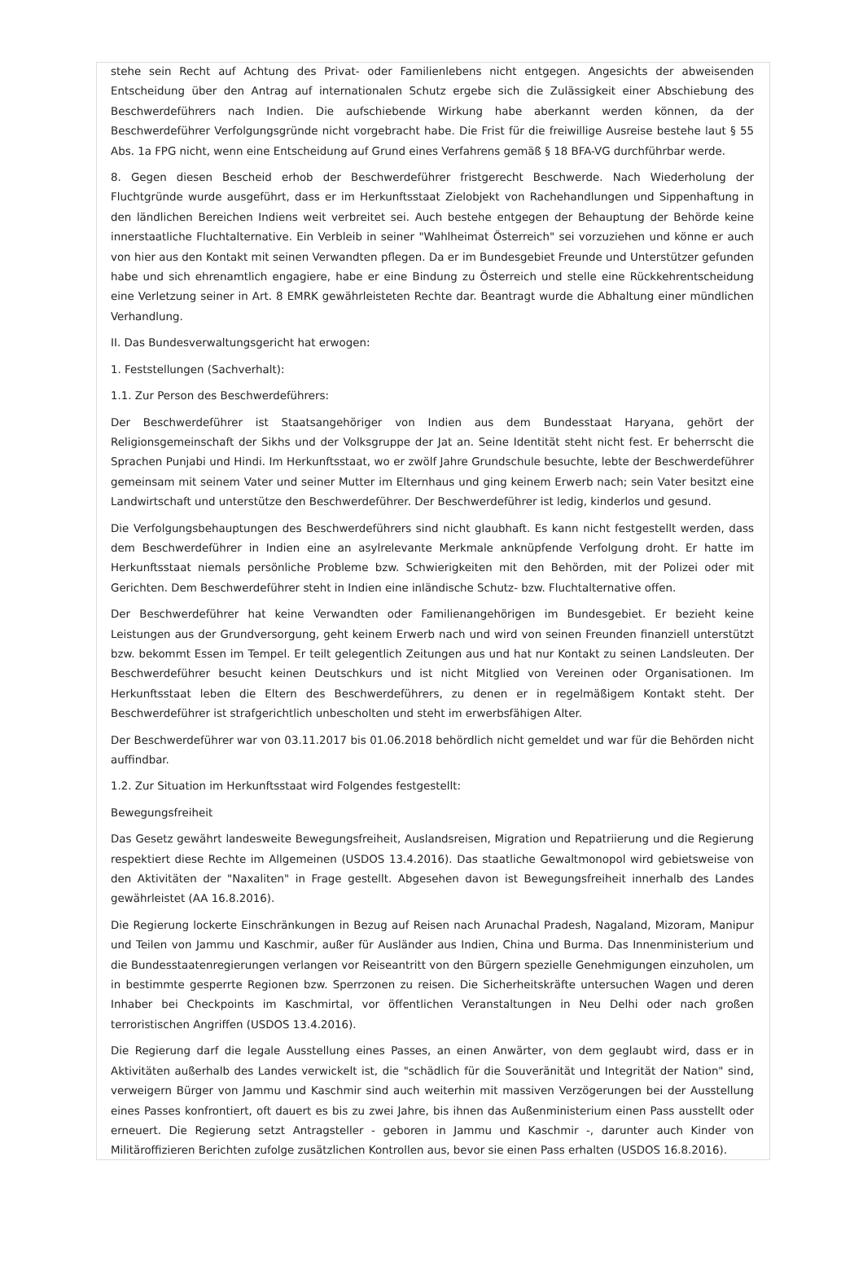stehe sein Recht auf Achtung des Privat- oder Familienlebens nicht entgegen. Angesichts der abweisenden Entscheidung über den Antrag auf internationalen Schutz ergebe sich die Zulässigkeit einer Abschiebung des Beschwerdeführers nach Indien. Die aufschiebende Wirkung habe aberkannt werden können, da der Beschwerdeführer Verfolgungsgründe nicht vorgebracht habe. Die Frist für die freiwillige Ausreise bestehe laut § 55 Abs. 1a FPG nicht, wenn eine Entscheidung auf Grund eines Verfahrens gemäß § 18 BFA-VG durchführbar werde.
8. Gegen diesen Bescheid erhob der Beschwerdeführer fristgerecht Beschwerde. Nach Wiederholung der Fluchtgründe wurde ausgeführt, dass er im Herkunftsstaat Zielobjekt von Rachehandlungen und Sippenhaftung in den ländlichen Bereichen Indiens weit verbreitet sei. Auch bestehe entgegen der Behauptung der Behörde keine innerstaatliche Fluchtalternative. Ein Verbleib in seiner "Wahlheimat Österreich" sei vorzuziehen und könne er auch von hier aus den Kontakt mit seinen Verwandten pflegen. Da er im Bundesgebiet Freunde und Unterstützer gefunden habe und sich ehrenamtlich engagiere, habe er eine Bindung zu Österreich und stelle eine Rückkehrentscheidung eine Verletzung seiner in Art. 8 EMRK gewährleisteten Rechte dar. Beantragt wurde die Abhaltung einer mündlichen Verhandlung.
II. Das Bundesverwaltungsgericht hat erwogen:
1. Feststellungen (Sachverhalt):
1.1. Zur Person des Beschwerdeführers:
Der Beschwerdeführer ist Staatsangehöriger von Indien aus dem Bundesstaat Haryana, gehört der Religionsgemeinschaft der Sikhs und der Volksgruppe der Jat an. Seine Identität steht nicht fest. Er beherrscht die Sprachen Punjabi und Hindi. Im Herkunftsstaat, wo er zwölf Jahre Grundschule besuchte, lebte der Beschwerdeführer gemeinsam mit seinem Vater und seiner Mutter im Elternhaus und ging keinem Erwerb nach; sein Vater besitzt eine Landwirtschaft und unterstütze den Beschwerdeführer. Der Beschwerdeführer ist ledig, kinderlos und gesund.
Die Verfolgungsbehauptungen des Beschwerdeführers sind nicht glaubhaft. Es kann nicht festgestellt werden, dass dem Beschwerdeführer in Indien eine an asylrelevante Merkmale anknüpfende Verfolgung droht. Er hatte im Herkunftsstaat niemals persönliche Probleme bzw. Schwierigkeiten mit den Behörden, mit der Polizei oder mit Gerichten. Dem Beschwerdeführer steht in Indien eine inländische Schutz- bzw. Fluchtalternative offen.
Der Beschwerdeführer hat keine Verwandten oder Familienangehörigen im Bundesgebiet. Er bezieht keine Leistungen aus der Grundversorgung, geht keinem Erwerb nach und wird von seinen Freunden finanziell unterstützt bzw. bekommt Essen im Tempel. Er teilt gelegentlich Zeitungen aus und hat nur Kontakt zu seinen Landsleuten. Der Beschwerdeführer besucht keinen Deutschkurs und ist nicht Mitglied von Vereinen oder Organisationen. Im Herkunftsstaat leben die Eltern des Beschwerdeführers, zu denen er in regelmäßigem Kontakt steht. Der Beschwerdeführer ist strafgerichtlich unbescholten und steht im erwerbsfähigen Alter.
Der Beschwerdeführer war von 03.11.2017 bis 01.06.2018 behördlich nicht gemeldet und war für die Behörden nicht auffindbar.
1.2. Zur Situation im Herkunftsstaat wird Folgendes festgestellt:
Bewegungsfreiheit
Das Gesetz gewährt landesweite Bewegungsfreiheit, Auslandsreisen, Migration und Repatriierung und die Regierung respektiert diese Rechte im Allgemeinen (USDOS 13.4.2016). Das staatliche Gewaltmonopol wird gebietsweise von den Aktivitäten der "Naxaliten" in Frage gestellt. Abgesehen davon ist Bewegungsfreiheit innerhalb des Landes gewährleistet (AA 16.8.2016).
Die Regierung lockerte Einschränkungen in Bezug auf Reisen nach Arunachal Pradesh, Nagaland, Mizoram, Manipur und Teilen von Jammu und Kaschmir, außer für Ausländer aus Indien, China und Burma. Das Innenministerium und die Bundesstaatenregierungen verlangen vor Reiseantritt von den Bürgern spezielle Genehmigungen einzuholen, um in bestimmte gesperrte Regionen bzw. Sperrzonen zu reisen. Die Sicherheitskräfte untersuchen Wagen und deren Inhaber bei Checkpoints im Kaschmirtal, vor öffentlichen Veranstaltungen in Neu Delhi oder nach großen terroristischen Angriffen (USDOS 13.4.2016).
Die Regierung darf die legale Ausstellung eines Passes, an einen Anwärter, von dem geglaubt wird, dass er in Aktivitäten außerhalb des Landes verwickelt ist, die "schädlich für die Souveränität und Integrität der Nation" sind, verweigern Bürger von Jammu und Kaschmir sind auch weiterhin mit massiven Verzögerungen bei der Ausstellung eines Passes konfrontiert, oft dauert es bis zu zwei Jahre, bis ihnen das Außenministerium einen Pass ausstellt oder erneuert. Die Regierung setzt Antragsteller - geboren in Jammu und Kaschmir -, darunter auch Kinder von Militäroffizieren Berichten zufolge zusätzlichen Kontrollen aus, bevor sie einen Pass erhalten (USDOS 16.8.2016).